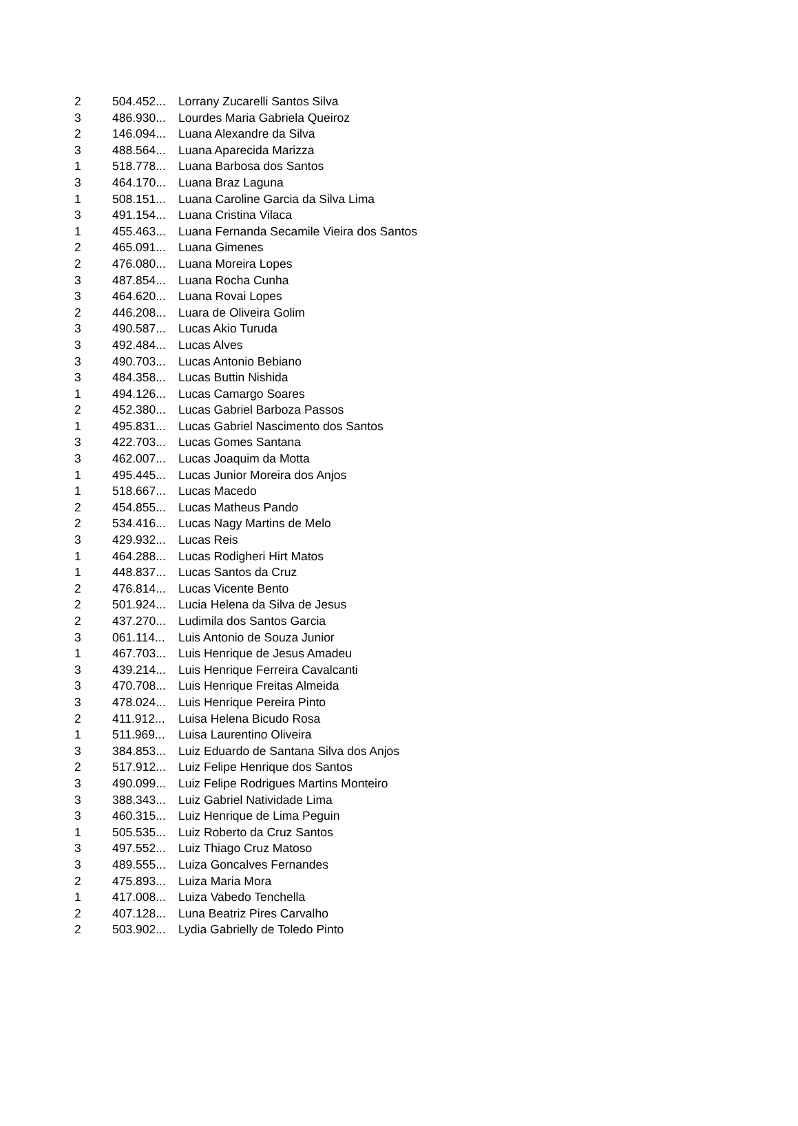| 2 | 504.452... | Lorrany Zucarelli Santos Silva |
| 3 | 486.930... | Lourdes Maria Gabriela Queiroz |
| 2 | 146.094... | Luana Alexandre da Silva |
| 3 | 488.564... | Luana Aparecida Marizza |
| 1 | 518.778... | Luana Barbosa dos Santos |
| 3 | 464.170... | Luana Braz Laguna |
| 1 | 508.151... | Luana Caroline Garcia da Silva Lima |
| 3 | 491.154... | Luana Cristina Vilaca |
| 1 | 455.463... | Luana Fernanda Secamile Vieira dos Santos |
| 2 | 465.091... | Luana Gimenes |
| 2 | 476.080... | Luana Moreira Lopes |
| 3 | 487.854... | Luana Rocha Cunha |
| 3 | 464.620... | Luana Rovai Lopes |
| 2 | 446.208... | Luara de Oliveira Golim |
| 3 | 490.587... | Lucas Akio Turuda |
| 3 | 492.484... | Lucas Alves |
| 3 | 490.703... | Lucas Antonio Bebiano |
| 3 | 484.358... | Lucas Buttin Nishida |
| 1 | 494.126... | Lucas Camargo Soares |
| 2 | 452.380... | Lucas Gabriel Barboza Passos |
| 1 | 495.831... | Lucas Gabriel Nascimento dos Santos |
| 3 | 422.703... | Lucas Gomes Santana |
| 3 | 462.007... | Lucas Joaquim da Motta |
| 1 | 495.445... | Lucas Junior Moreira dos Anjos |
| 1 | 518.667... | Lucas Macedo |
| 2 | 454.855... | Lucas Matheus Pando |
| 2 | 534.416... | Lucas Nagy Martins de Melo |
| 3 | 429.932... | Lucas Reis |
| 1 | 464.288... | Lucas Rodigheri Hirt Matos |
| 1 | 448.837... | Lucas Santos da Cruz |
| 2 | 476.814... | Lucas Vicente Bento |
| 2 | 501.924... | Lucia Helena da Silva de Jesus |
| 2 | 437.270... | Ludimila dos Santos Garcia |
| 3 | 061.114... | Luis Antonio de Souza Junior |
| 1 | 467.703... | Luis Henrique de Jesus Amadeu |
| 3 | 439.214... | Luis Henrique Ferreira Cavalcanti |
| 3 | 470.708... | Luis Henrique Freitas Almeida |
| 3 | 478.024... | Luis Henrique Pereira Pinto |
| 2 | 411.912... | Luisa Helena Bicudo Rosa |
| 1 | 511.969... | Luisa Laurentino Oliveira |
| 3 | 384.853... | Luiz Eduardo de Santana Silva dos Anjos |
| 2 | 517.912... | Luiz Felipe Henrique dos Santos |
| 3 | 490.099... | Luiz Felipe Rodrigues Martins Monteiro |
| 3 | 388.343... | Luiz Gabriel Natividade Lima |
| 3 | 460.315... | Luiz Henrique de Lima Peguin |
| 1 | 505.535... | Luiz Roberto da Cruz Santos |
| 3 | 497.552... | Luiz Thiago Cruz Matoso |
| 3 | 489.555... | Luiza Goncalves Fernandes |
| 2 | 475.893... | Luiza Maria Mora |
| 1 | 417.008... | Luiza Vabedo Tenchella |
| 2 | 407.128... | Luna Beatriz Pires Carvalho |
| 2 | 503.902... | Lydia Gabrielly de Toledo Pinto |